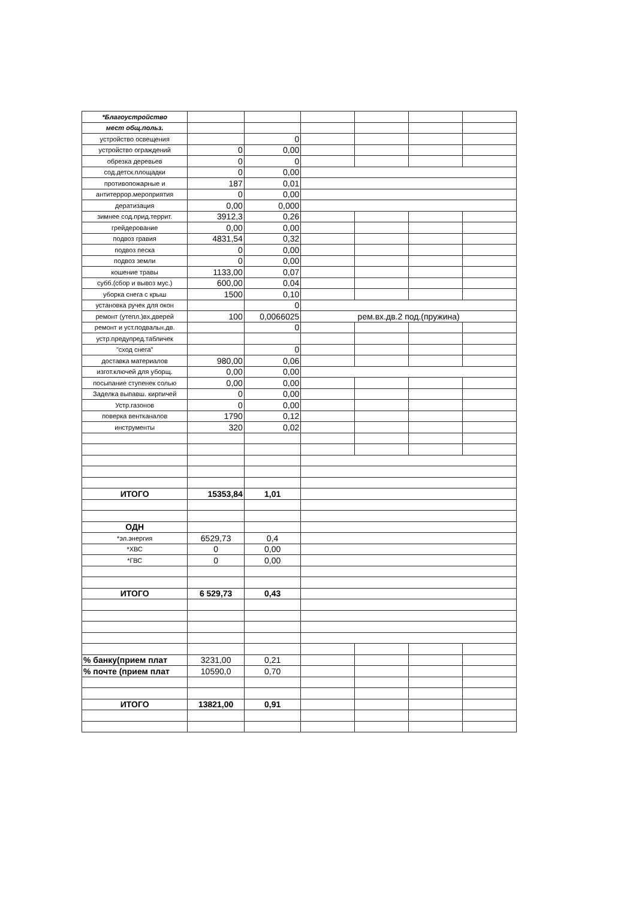| *Благоустройство | | | | | | |
| мест общ.польз. | | | | | | |
| устройство освещения | | 0 | | | | |
| устройство ограждений | 0 | 0,00 | | | | |
| обрезка деревьев | 0 | 0 | | | | |
| сод.детск.площадки | 0 | 0,00 | | | | |
| противопожарные и | 187 | 0,01 | | | | |
| антитеррор.мероприятия | 0 | 0,00 | | | | |
| дератизация | 0,00 | 0,000 | | | | |
| зимнее сод.прид.террит. | 3912,3 | 0,26 | | | | |
| грейдерование | 0,00 | 0,00 | | | | |
| подвоз гравия | 4831,54 | 0,32 | | | | |
| подвоз песка | 0 | 0,00 | | | | |
| подвоз земли | 0 | 0,00 | | | | |
| кошение травы | 1133,00 | 0,07 | | | | |
| субб.(сбор и вывоз мус.) | 600,00 | 0,04 | | | | |
| уборка снега с крыш | 1500 | 0,10 | | | | |
| установка ручек для окон | | 0 | | | | |
| ремонт (утепл.)вх.дверей | 100 | 0,0066025 | рем.вх.дв.2 под.(пружина) | | | |
| ремонт и уст.подвальн.дв. | | 0 | | | | |
| устр.предупред.табличек | | | | | | |
| "сход снега" | | 0 | | | | |
| доставка материалов | 980,00 | 0,06 | | | | |
| изгот.ключей для уборщ. | 0,00 | 0,00 | | | | |
| посыпание ступенек солью | 0,00 | 0,00 | | | | |
| Заделка выпавш. кирпичей | 0 | 0,00 | | | | |
| Устр.газонов | 0 | 0,00 | | | | |
| поверка вентканалов | 1790 | 0,12 | | | | |
| инструменты | 320 | 0,02 | | | | |
| ИТОГО | 15353,84 | 1,01 | | | | |
| ОДН | | | | | | |
| *эл.энергия | 6529,73 | 0,4 | | | | |
| *ХВС | 0 | 0,00 | | | | |
| *ГВС | 0 | 0,00 | | | | |
| ИТОГО | 6 529,73 | 0,43 | | | | |
| % банку(прием плат | 3231,00 | 0,21 | | | | |
| % почте (прием плат | 10590,0 | 0,70 | | | | |
| ИТОГО | 13821,00 | 0,91 | | | | |